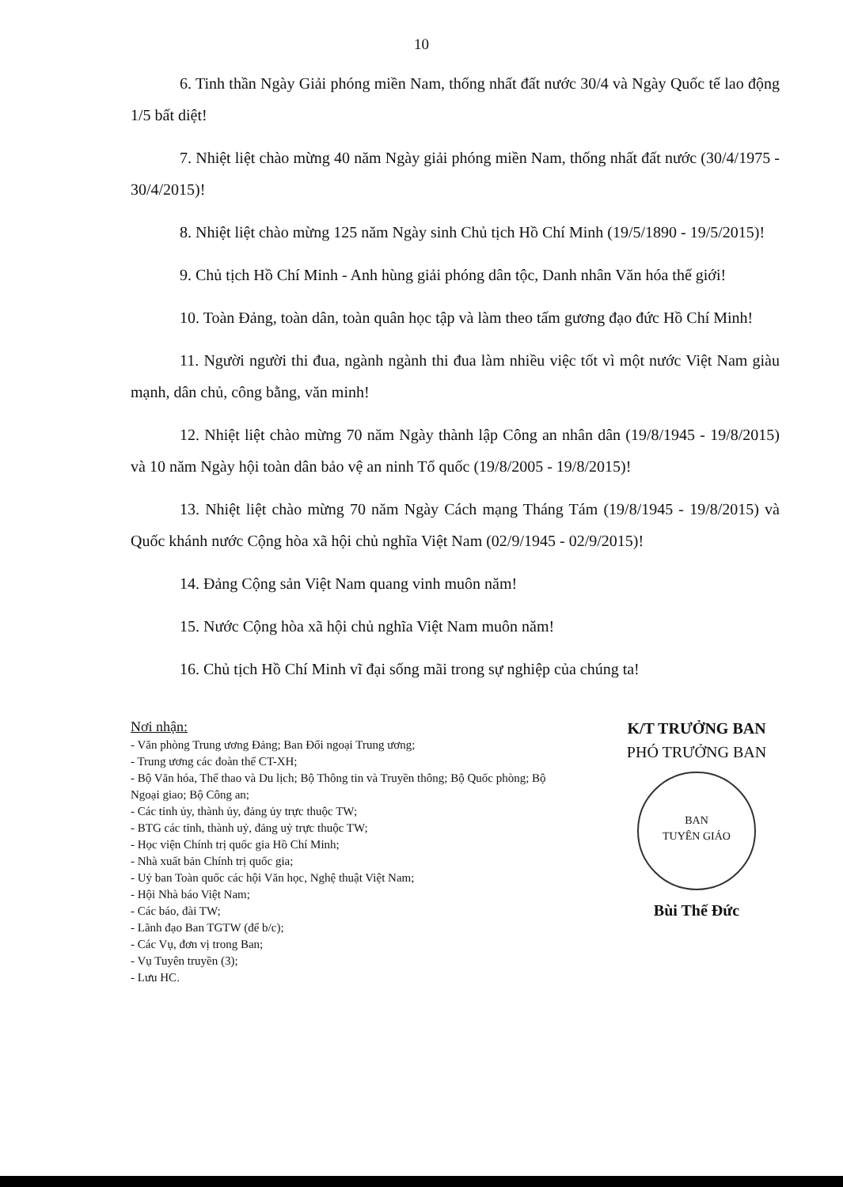10
6. Tinh thần Ngày Giải phóng miền Nam, thống nhất đất nước 30/4 và Ngày Quốc tế lao động 1/5 bất diệt!
7. Nhiệt liệt chào mừng 40 năm Ngày giải phóng miền Nam, thống nhất đất nước (30/4/1975 - 30/4/2015)!
8. Nhiệt liệt chào mừng 125 năm Ngày sinh Chủ tịch Hồ Chí Minh (19/5/1890 - 19/5/2015)!
9. Chủ tịch Hồ Chí Minh - Anh hùng giải phóng dân tộc, Danh nhân Văn hóa thế giới!
10. Toàn Đảng, toàn dân, toàn quân học tập và làm theo tấm gương đạo đức Hồ Chí Minh!
11. Người người thi đua, ngành ngành thi đua làm nhiều việc tốt vì một nước Việt Nam giàu mạnh, dân chủ, công bằng, văn minh!
12. Nhiệt liệt chào mừng 70 năm Ngày thành lập Công an nhân dân (19/8/1945 - 19/8/2015) và 10 năm Ngày hội toàn dân bảo vệ an ninh Tổ quốc (19/8/2005 - 19/8/2015)!
13. Nhiệt liệt chào mừng 70 năm Ngày Cách mạng Tháng Tám (19/8/1945 - 19/8/2015) và Quốc khánh nước Cộng hòa xã hội chủ nghĩa Việt Nam (02/9/1945 - 02/9/2015)!
14. Đảng Cộng sản Việt Nam quang vinh muôn năm!
15. Nước Cộng hòa xã hội chủ nghĩa Việt Nam muôn năm!
16. Chủ tịch Hồ Chí Minh vĩ đại sống mãi trong sự nghiệp của chúng ta!
Nơi nhận:
- Văn phòng Trung ương Đảng; Ban Đối ngoại Trung ương;
- Trung ương các đoàn thể CT-XH;
- Bộ Văn hóa, Thể thao và Du lịch; Bộ Thông tin và Truyền thông; Bộ Quốc phòng; Bộ Ngoại giao; Bộ Công an;
- Các tỉnh ủy, thành ủy, đảng ủy trực thuộc TW;
- BTG các tỉnh, thành uỷ, đảng uỷ trực thuộc TW;
- Học viện Chính trị quốc gia Hồ Chí Minh;
- Nhà xuất bản Chính trị quốc gia;
- Uỷ ban Toàn quốc các hội Văn học, Nghệ thuật Việt Nam;
- Hội Nhà báo Việt Nam;
- Các báo, đài TW;
- Lãnh đạo Ban TGTW (để b/c);
- Các Vụ, đơn vị trong Ban;
- Vụ Tuyên truyền (3);
- Lưu HC.
K/T TRƯỞNG BAN
PHÓ TRƯỞNG BAN
BAN
TUYÊN GIÁO
Bùi Thế Đức